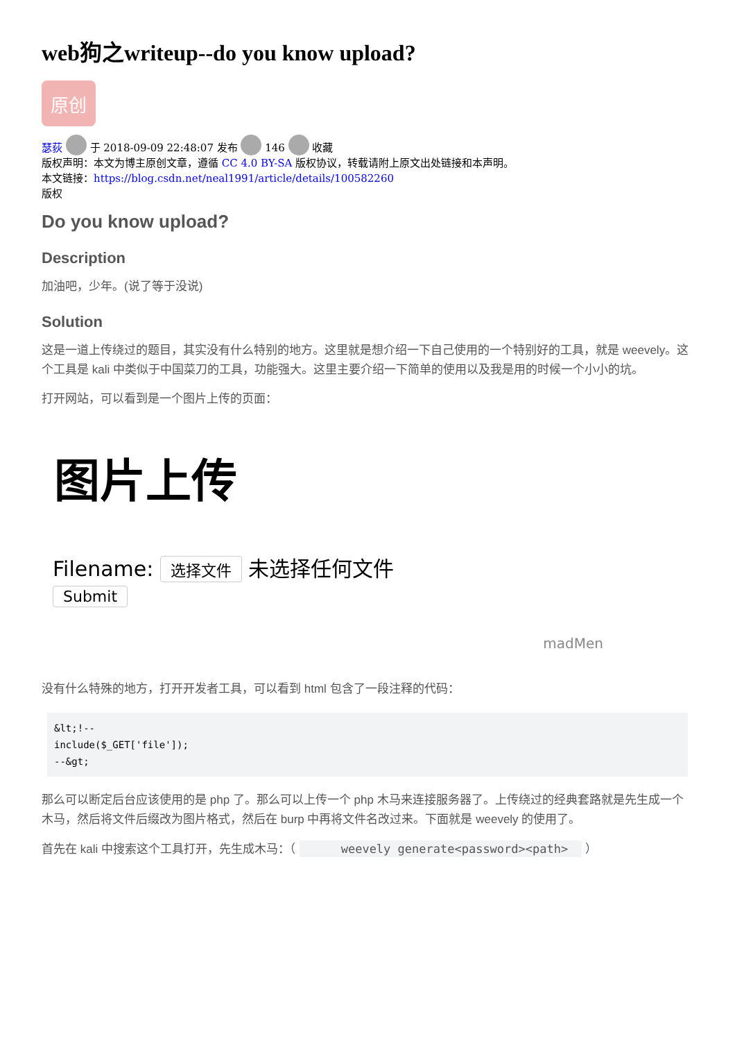web狗之writeup--do you know upload?
原创
瑟荻 于 2018-09-09 22:48:07 发布 146 收藏
版权声明：本文为博主原创文章，遵循 CC 4.0 BY-SA 版权协议，转载请附上原文出处链接和本声明。
本文链接：https://blog.csdn.net/neal1991/article/details/100582260
版权
Do you know upload?
Description
加油吧，少年。(说了等于没说)
Solution
这是一道上传绕过的题目，其实没有什么特别的地方。这里就是想介绍一下自己使用的一个特别好的工具，就是 weevely。这个工具是 kali 中类似于中国菜刀的工具，功能强大。这里主要介绍一下简单的使用以及我是用的时候一个小小的坑。
打开网站，可以看到是一个图片上传的页面：
图片上传
Filename: 选择文件 未选择任何文件
Submit
madMen
没有什么特殊的地方，打开开发者工具，可以看到 html 包含了一段注释的代码：
&lt;!--
include($_GET['file']);
--&gt;
那么可以断定后台应该使用的是 php 了。那么可以上传一个 php 木马来连接服务器了。上传绕过的经典套路就是先生成一个木马，然后将文件后缀改为图片格式，然后在 burp 中再将文件名改过来。下面就是 weevely 的使用了。
首先在 kali 中搜索这个工具打开，先生成木马：（ weevely generate<password><path> ）